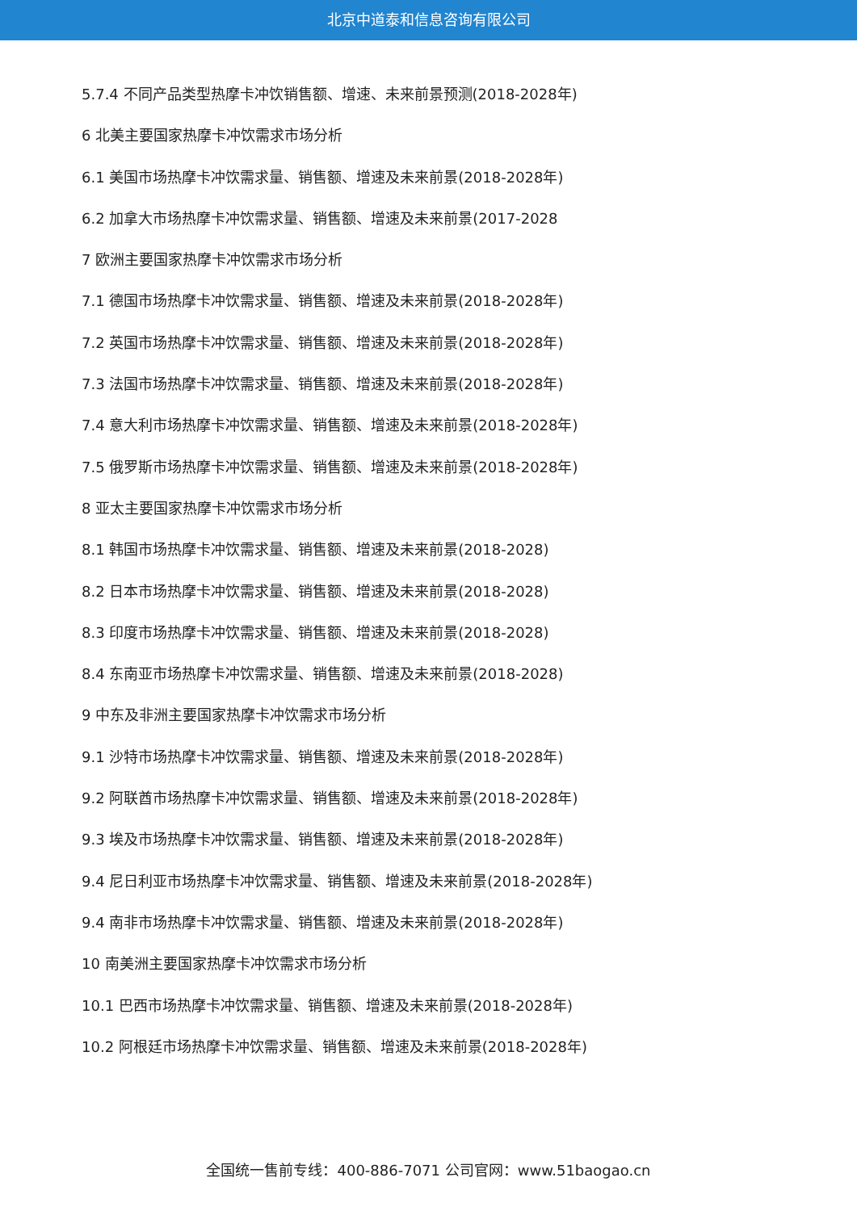北京中道泰和信息咨询有限公司
5.7.4 不同产品类型热摩卡冲饮销售额、增速、未来前景预测(2018-2028年)
6 北美主要国家热摩卡冲饮需求市场分析
6.1 美国市场热摩卡冲饮需求量、销售额、增速及未来前景(2018-2028年)
6.2 加拿大市场热摩卡冲饮需求量、销售额、增速及未来前景(2017-2028
7 欧洲主要国家热摩卡冲饮需求市场分析
7.1 德国市场热摩卡冲饮需求量、销售额、增速及未来前景(2018-2028年)
7.2 英国市场热摩卡冲饮需求量、销售额、增速及未来前景(2018-2028年)
7.3 法国市场热摩卡冲饮需求量、销售额、增速及未来前景(2018-2028年)
7.4 意大利市场热摩卡冲饮需求量、销售额、增速及未来前景(2018-2028年)
7.5 俄罗斯市场热摩卡冲饮需求量、销售额、增速及未来前景(2018-2028年)
8 亚太主要国家热摩卡冲饮需求市场分析
8.1 韩国市场热摩卡冲饮需求量、销售额、增速及未来前景(2018-2028)
8.2 日本市场热摩卡冲饮需求量、销售额、增速及未来前景(2018-2028)
8.3 印度市场热摩卡冲饮需求量、销售额、增速及未来前景(2018-2028)
8.4 东南亚市场热摩卡冲饮需求量、销售额、增速及未来前景(2018-2028)
9 中东及非洲主要国家热摩卡冲饮需求市场分析
9.1 沙特市场热摩卡冲饮需求量、销售额、增速及未来前景(2018-2028年)
9.2 阿联酋市场热摩卡冲饮需求量、销售额、增速及未来前景(2018-2028年)
9.3 埃及市场热摩卡冲饮需求量、销售额、增速及未来前景(2018-2028年)
9.4 尼日利亚市场热摩卡冲饮需求量、销售额、增速及未来前景(2018-2028年)
9.4 南非市场热摩卡冲饮需求量、销售额、增速及未来前景(2018-2028年)
10 南美洲主要国家热摩卡冲饮需求市场分析
10.1 巴西市场热摩卡冲饮需求量、销售额、增速及未来前景(2018-2028年)
10.2 阿根廷市场热摩卡冲饮需求量、销售额、增速及未来前景(2018-2028年)
全国统一售前专线：400-886-7071 公司官网：www.51baogao.cn